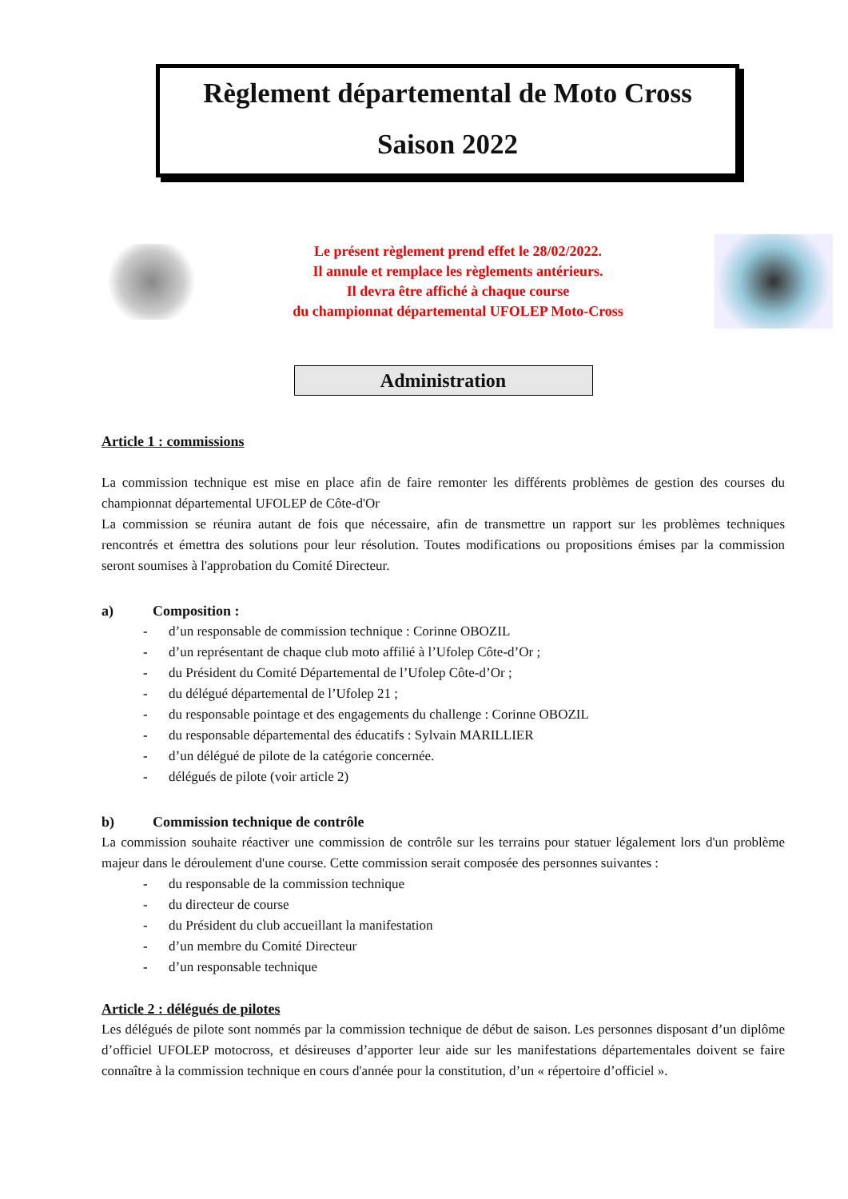Règlement départemental de Moto Cross
Saison 2022
Le présent règlement prend effet le 28/02/2022.
Il annule et remplace les règlements antérieurs.
Il devra être affiché à chaque course
du championnat départemental UFOLEP Moto-Cross
Administration
Article 1 : commissions
La commission technique est mise en place afin de faire remonter les différents problèmes de gestion des courses du championnat départemental UFOLEP de Côte-d'Or
La commission se réunira autant de fois que nécessaire, afin de transmettre un rapport sur les problèmes techniques rencontrés et émettra des solutions pour leur résolution. Toutes modifications ou propositions émises par la commission seront soumises à l'approbation du Comité Directeur.
a) Composition :
- d’un responsable de commission technique : Corinne OBOZIL
- d’un représentant de chaque club moto affilié à l’Ufolep Côte-d’Or ;
- du Président du Comité Départemental de l’Ufolep Côte-d’Or ;
- du délégué départemental de l’Ufolep 21 ;
- du responsable pointage et des engagements du challenge : Corinne OBOZIL
- du responsable départemental des éducatifs : Sylvain MARILLIER
- d’un délégué de pilote de la catégorie concernée.
- délégués de pilote (voir article 2)
b) Commission technique de contrôle
La commission souhaite réactiver une commission de contrôle sur les terrains pour statuer légalement lors d'un problème majeur dans le déroulement d'une course. Cette commission serait composée des personnes suivantes :
- du responsable de la commission technique
- du directeur de course
- du Président du club accueillant la manifestation
- d’un membre du Comité Directeur
- d’un responsable technique
Article 2 : délégués de pilotes
Les délégués de pilote sont nommés par la commission technique de début de saison. Les personnes disposant d’un diplôme d’officiel UFOLEP motocross, et désireuses d’apporter leur aide sur les manifestations départementales doivent se faire connaître à la commission technique en cours d'année pour la constitution, d’un « répertoire d’officiel ».